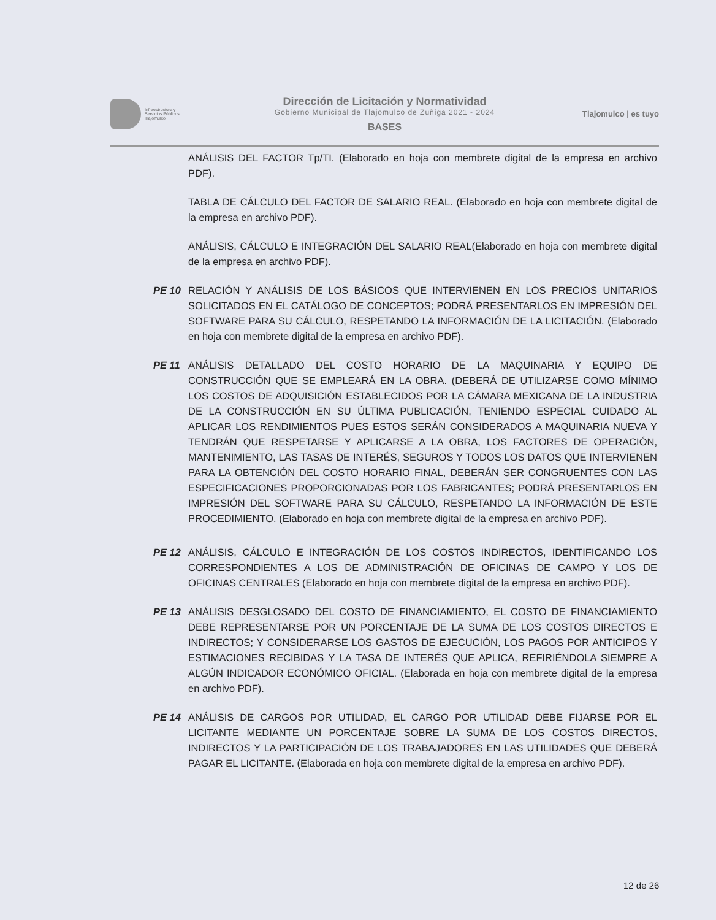Infraestructura y
Servicios Públicos
Tlajomulco
Dirección de Licitación y Normatividad
Gobierno Municipal de Tlajomulco de Zuñiga 2021 - 2024
BASES
Tlajomulco | es tuyo
ANÁLISIS DEL FACTOR Tp/TI. (Elaborado en hoja con membrete digital de la empresa en archivo PDF).
TABLA DE CÁLCULO DEL FACTOR DE SALARIO REAL. (Elaborado en hoja con membrete digital de la empresa en archivo PDF).
ANÁLISIS, CÁLCULO E INTEGRACIÓN DEL SALARIO REAL(Elaborado en hoja con membrete digital de la empresa en archivo PDF).
PE 10 RELACIÓN Y ANÁLISIS DE LOS BÁSICOS QUE INTERVIENEN EN LOS PRECIOS UNITARIOS SOLICITADOS EN EL CATÁLOGO DE CONCEPTOS; PODRÁ PRESENTARLOS EN IMPRESIÓN DEL SOFTWARE PARA SU CÁLCULO, RESPETANDO LA INFORMACIÓN DE LA LICITACIÓN. (Elaborado en hoja con membrete digital de la empresa en archivo PDF).
PE 11 ANÁLISIS DETALLADO DEL COSTO HORARIO DE LA MAQUINARIA Y EQUIPO DE CONSTRUCCIÓN QUE SE EMPLEARÁ EN LA OBRA. (DEBERÁ DE UTILIZARSE COMO MÍNIMO LOS COSTOS DE ADQUISICIÓN ESTABLECIDOS POR LA CÁMARA MEXICANA DE LA INDUSTRIA DE LA CONSTRUCCIÓN EN SU ÚLTIMA PUBLICACIÓN, TENIENDO ESPECIAL CUIDADO AL APLICAR LOS RENDIMIENTOS PUES ESTOS SERÁN CONSIDERADOS A MAQUINARIA NUEVA Y TENDRÁN QUE RESPETARSE Y APLICARSE A LA OBRA, LOS FACTORES DE OPERACIÓN, MANTENIMIENTO, LAS TASAS DE INTERÉS, SEGUROS Y TODOS LOS DATOS QUE INTERVIENEN PARA LA OBTENCIÓN DEL COSTO HORARIO FINAL, DEBERÁN SER CONGRUENTES CON LAS ESPECIFICACIONES PROPORCIONADAS POR LOS FABRICANTES; PODRÁ PRESENTARLOS EN IMPRESIÓN DEL SOFTWARE PARA SU CÁLCULO, RESPETANDO LA INFORMACIÓN DE ESTE PROCEDIMIENTO. (Elaborado en hoja con membrete digital de la empresa en archivo PDF).
PE 12 ANÁLISIS, CÁLCULO E INTEGRACIÓN DE LOS COSTOS INDIRECTOS, IDENTIFICANDO LOS CORRESPONDIENTES A LOS DE ADMINISTRACIÓN DE OFICINAS DE CAMPO Y LOS DE OFICINAS CENTRALES (Elaborado en hoja con membrete digital de la empresa en archivo PDF).
PE 13 ANÁLISIS DESGLOSADO DEL COSTO DE FINANCIAMIENTO, EL COSTO DE FINANCIAMIENTO DEBE REPRESENTARSE POR UN PORCENTAJE DE LA SUMA DE LOS COSTOS DIRECTOS E INDIRECTOS; Y CONSIDERARSE LOS GASTOS DE EJECUCIÓN, LOS PAGOS POR ANTICIPOS Y ESTIMACIONES RECIBIDAS Y LA TASA DE INTERÉS QUE APLICA, REFIRIÉNDOLA SIEMPRE A ALGÚN INDICADOR ECONÓMICO OFICIAL. (Elaborada en hoja con membrete digital de la empresa en archivo PDF).
PE 14 ANÁLISIS DE CARGOS POR UTILIDAD, EL CARGO POR UTILIDAD DEBE FIJARSE POR EL LICITANTE MEDIANTE UN PORCENTAJE SOBRE LA SUMA DE LOS COSTOS DIRECTOS, INDIRECTOS Y LA PARTICIPACIÓN DE LOS TRABAJADORES EN LAS UTILIDADES QUE DEBERÁ PAGAR EL LICITANTE. (Elaborada en hoja con membrete digital de la empresa en archivo PDF).
12 de 26